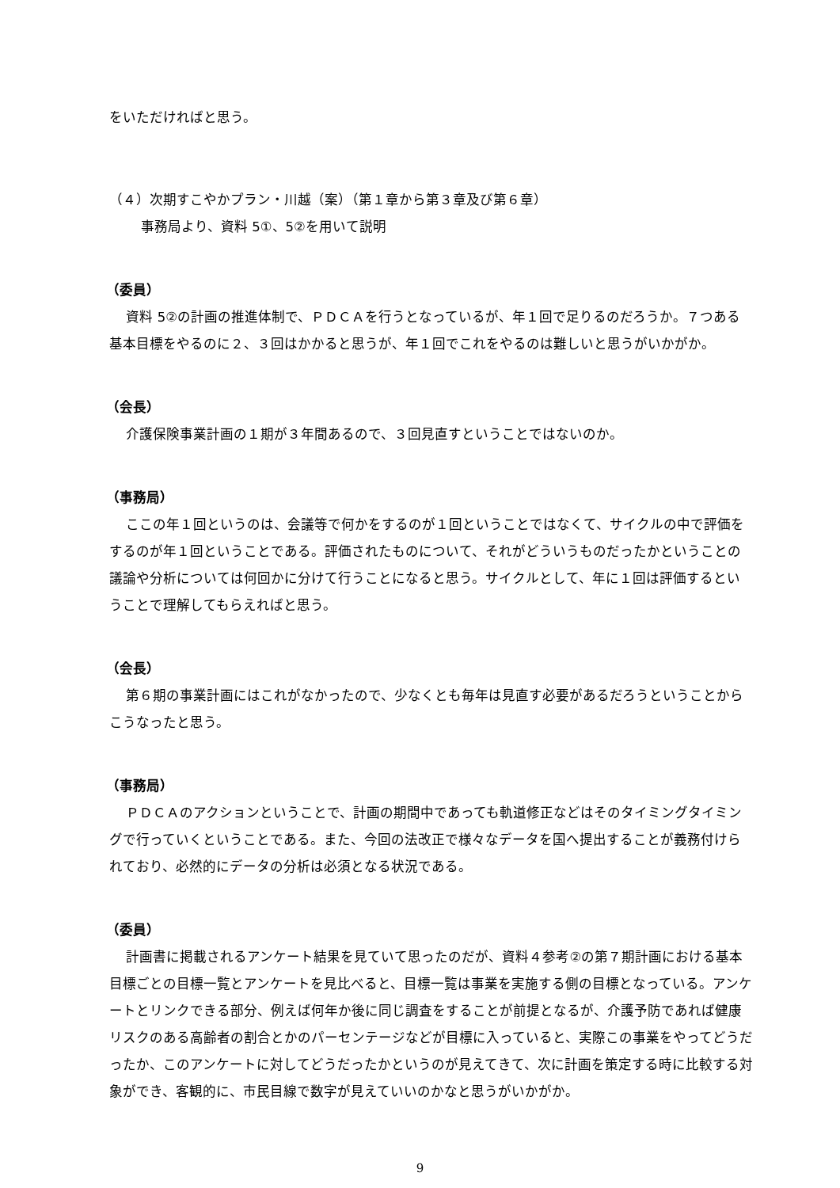をいただければと思う。
（４）次期すこやかプラン・川越（案）（第１章から第３章及び第６章）
事務局より、資料 5①、5②を用いて説明
（委員）
資料 5②の計画の推進体制で、ＰＤＣＡを行うとなっているが、年１回で足りるのだろうか。７つある基本目標をやるのに２、３回はかかると思うが、年１回でこれをやるのは難しいと思うがいかがか。
（会長）
介護保険事業計画の１期が３年間あるので、３回見直すということではないのか。
（事務局）
ここの年１回というのは、会議等で何かをするのが１回ということではなくて、サイクルの中で評価をするのが年１回ということである。評価されたものについて、それがどういうものだったかということの議論や分析については何回かに分けて行うことになると思う。サイクルとして、年に１回は評価するということで理解してもらえればと思う。
（会長）
第６期の事業計画にはこれがなかったので、少なくとも毎年は見直す必要があるだろうということからこうなったと思う。
（事務局）
ＰＤＣＡのアクションということで、計画の期間中であっても軌道修正などはそのタイミングタイミングで行っていくということである。また、今回の法改正で様々なデータを国へ提出することが義務付けられており、必然的にデータの分析は必須となる状況である。
（委員）
計画書に掲載されるアンケート結果を見ていて思ったのだが、資料４参考②の第７期計画における基本目標ごとの目標一覧とアンケートを見比べると、目標一覧は事業を実施する側の目標となっている。アンケートとリンクできる部分、例えば何年か後に同じ調査をすることが前提となるが、介護予防であれば健康リスクのある高齢者の割合とかのパーセンテージなどが目標に入っていると、実際この事業をやってどうだったか、このアンケートに対してどうだったかというのが見えてきて、次に計画を策定する時に比較する対象ができ、客観的に、市民目線で数字が見えていいのかなと思うがいかがか。
9